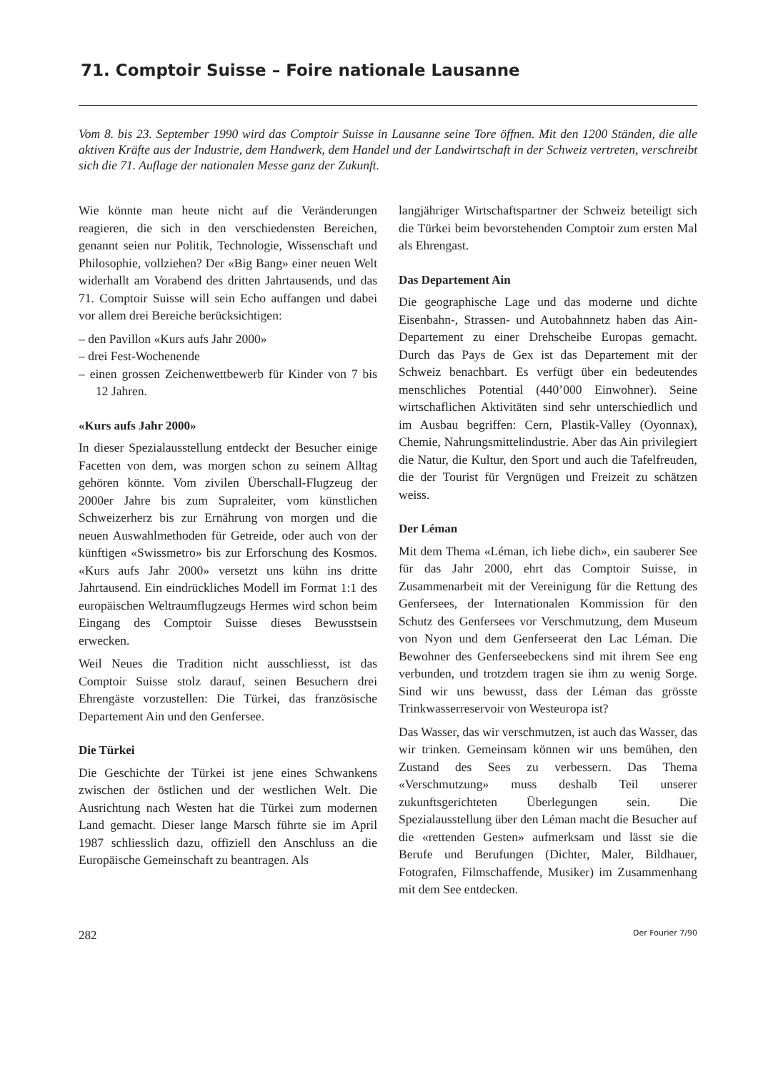71. Comptoir Suisse – Foire nationale Lausanne
Vom 8. bis 23. September 1990 wird das Comptoir Suisse in Lausanne seine Tore öffnen. Mit den 1200 Ständen, die alle aktiven Kräfte aus der Industrie, dem Handwerk, dem Handel und der Landwirtschaft in der Schweiz vertreten, verschreibt sich die 71. Auflage der nationalen Messe ganz der Zukunft.
Wie könnte man heute nicht auf die Veränderungen reagieren, die sich in den verschiedensten Bereichen, genannt seien nur Politik, Technologie, Wissenschaft und Philosophie, vollziehen? Der «Big Bang» einer neuen Welt widerhallt am Vorabend des dritten Jahrtausends, und das 71. Comptoir Suisse will sein Echo auffangen und dabei vor allem drei Bereiche berücksichtigen:
– den Pavillon «Kurs aufs Jahr 2000»
– drei Fest-Wochenende
– einen grossen Zeichenwettbewerb für Kinder von 7 bis 12 Jahren.
«Kurs aufs Jahr 2000»
In dieser Spezialausstellung entdeckt der Besucher einige Facetten von dem, was morgen schon zu seinem Alltag gehören könnte. Vom zivilen Überschall-Flugzeug der 2000er Jahre bis zum Supraleiter, vom künstlichen Schweizerherz bis zur Ernährung von morgen und die neuen Auswahlmethoden für Getreide, oder auch von der künftigen «Swissmetro» bis zur Erforschung des Kosmos. «Kurs aufs Jahr 2000» versetzt uns kühn ins dritte Jahrtausend. Ein eindrückliches Modell im Format 1:1 des europäischen Weltraumflugzeugs Hermes wird schon beim Eingang des Comptoir Suisse dieses Bewusstsein erwecken.
Weil Neues die Tradition nicht ausschliesst, ist das Comptoir Suisse stolz darauf, seinen Besuchern drei Ehrengäste vorzustellen: Die Türkei, das französische Departement Ain und den Genfersee.
Die Türkei
Die Geschichte der Türkei ist jene eines Schwankens zwischen der östlichen und der westlichen Welt. Die Ausrichtung nach Westen hat die Türkei zum modernen Land gemacht. Dieser lange Marsch führte sie im April 1987 schliesslich dazu, offiziell den Anschluss an die Europäische Gemeinschaft zu beantragen. Als
langjähriger Wirtschaftspartner der Schweiz beteiligt sich die Türkei beim bevorstehenden Comptoir zum ersten Mal als Ehrengast.
Das Departement Ain
Die geographische Lage und das moderne und dichte Eisenbahn-, Strassen- und Autobahnnetz haben das Ain-Departement zu einer Drehscheibe Europas gemacht. Durch das Pays de Gex ist das Departement mit der Schweiz benachbart. Es verfügt über ein bedeutendes menschliches Potential (440’000 Einwohner). Seine wirtschaflichen Aktivitäten sind sehr unterschiedlich und im Ausbau begriffen: Cern, Plastik-Valley (Oyonnax), Chemie, Nahrungsmittelindustrie. Aber das Ain privilegiert die Natur, die Kultur, den Sport und auch die Tafelfreuden, die der Tourist für Vergnügen und Freizeit zu schätzen weiss.
Der Léman
Mit dem Thema «Léman, ich liebe dich», ein sauberer See für das Jahr 2000, ehrt das Comptoir Suisse, in Zusammenarbeit mit der Vereinigung für die Rettung des Genfersees, der Internationalen Kommission für den Schutz des Genfersees vor Verschmutzung, dem Museum von Nyon und dem Genferseerat den Lac Léman. Die Bewohner des Genferseebeckens sind mit ihrem See eng verbunden, und trotzdem tragen sie ihm zu wenig Sorge. Sind wir uns bewusst, dass der Léman das grösste Trinkwasserreservoir von Westeuropa ist?
Das Wasser, das wir verschmutzen, ist auch das Wasser, das wir trinken. Gemeinsam können wir uns bemühen, den Zustand des Sees zu verbessern. Das Thema «Verschmutzung» muss deshalb Teil unserer zukunftsgerichteten Überlegungen sein. Die Spezialausstellung über den Léman macht die Besucher auf die «rettenden Gesten» aufmerksam und lässt sie die Berufe und Berufungen (Dichter, Maler, Bildhauer, Fotografen, Filmschaffende, Musiker) im Zusammenhang mit dem See entdecken.
282 Der Fourier 7/90